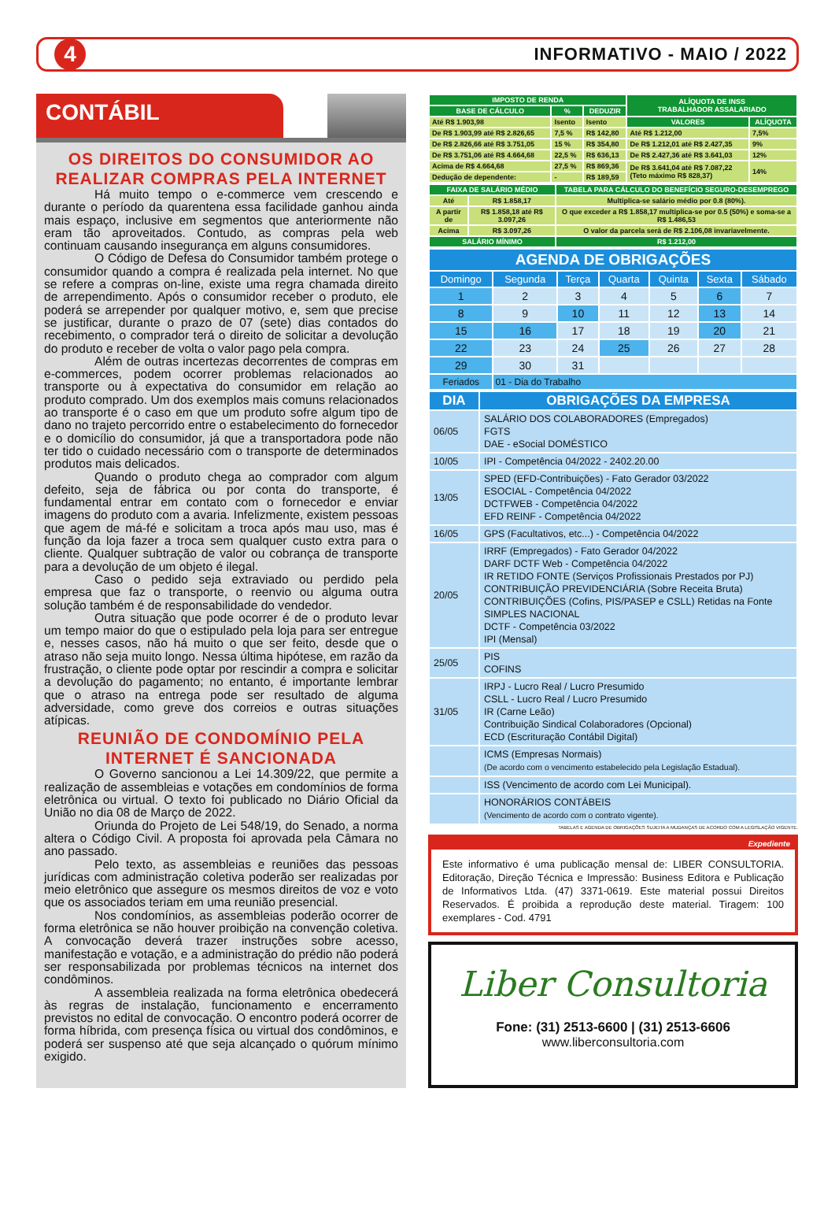4
INFORMATIVO - MAIO / 2022
CONTÁBIL
OS DIREITOS DO CONSUMIDOR AO REALIZAR COMPRAS PELA INTERNET
Há muito tempo o e-commerce vem crescendo e durante o período da quarentena essa facilidade ganhou ainda mais espaço, inclusive em segmentos que anteriormente não eram tão aproveitados. Contudo, as compras pela web continuam causando insegurança em alguns consumidores.
O Código de Defesa do Consumidor também protege o consumidor quando a compra é realizada pela internet. No que se refere a compras on-line, existe uma regra chamada direito de arrependimento. Após o consumidor receber o produto, ele poderá se arrepender por qualquer motivo, e, sem que precise se justificar, durante o prazo de 07 (sete) dias contados do recebimento, o comprador terá o direito de solicitar a devolução do produto e receber de volta o valor pago pela compra.
Além de outras incertezas decorrentes de compras em e-commerces, podem ocorrer problemas relacionados ao transporte ou à expectativa do consumidor em relação ao produto comprado. Um dos exemplos mais comuns relacionados ao transporte é o caso em que um produto sofre algum tipo de dano no trajeto percorrido entre o estabelecimento do fornecedor e o domicílio do consumidor, já que a transportadora pode não ter tido o cuidado necessário com o transporte de determinados produtos mais delicados.
Quando o produto chega ao comprador com algum defeito, seja de fábrica ou por conta do transporte, é fundamental entrar em contato com o fornecedor e enviar imagens do produto com a avaria. Infelizmente, existem pessoas que agem de má-fé e solicitam a troca após mau uso, mas é função da loja fazer a troca sem qualquer custo extra para o cliente. Qualquer subtração de valor ou cobrança de transporte para a devolução de um objeto é ilegal.
Caso o pedido seja extraviado ou perdido pela empresa que faz o transporte, o reenvio ou alguma outra solução também é de responsabilidade do vendedor.
Outra situação que pode ocorrer é de o produto levar um tempo maior do que o estipulado pela loja para ser entregue e, nesses casos, não há muito o que ser feito, desde que o atraso não seja muito longo. Nessa última hipótese, em razão da frustração, o cliente pode optar por rescindir a compra e solicitar a devolução do pagamento; no entanto, é importante lembrar que o atraso na entrega pode ser resultado de alguma adversidade, como greve dos correios e outras situações atípicas.
REUNIÃO DE CONDOMÍNIO PELA INTERNET É SANCIONADA
O Governo sancionou a Lei 14.309/22, que permite a realização de assembleias e votações em condomínios de forma eletrônica ou virtual. O texto foi publicado no Diário Oficial da União no dia 08 de Março de 2022.
Oriunda do Projeto de Lei 548/19, do Senado, a norma altera o Código Civil. A proposta foi aprovada pela Câmara no ano passado.
Pelo texto, as assembleias e reuniões das pessoas jurídicas com administração coletiva poderão ser realizadas por meio eletrônico que assegure os mesmos direitos de voz e voto que os associados teriam em uma reunião presencial.
Nos condomínios, as assembleias poderão ocorrer de forma eletrônica se não houver proibição na convenção coletiva. A convocação deverá trazer instruções sobre acesso, manifestação e votação, e a administração do prédio não poderá ser responsabilizada por problemas técnicos na internet dos condôminos.
A assembleia realizada na forma eletrônica obedecerá às regras de instalação, funcionamento e encerramento previstos no edital de convocação. O encontro poderá ocorrer de forma híbrida, com presença física ou virtual dos condôminos, e poderá ser suspenso até que seja alcançado o quórum mínimo exigido.
| IMPOSTO DE RENDA | | | ALÍQUOTA DE INSS TRABALHADOR ASSALARIADO | |
| --- | --- | --- | --- | --- |
| BASE DE CÁLCULO | % | DEDUZIR | | |
| Até R$ 1.903,98 | Isento | Isento | VALORES | ALÍQUOTA |
| De R$ 1.903,99 até R$ 2.826,65 | 7,5 % | R$ 142,80 | Até R$ 1.212,00 | 7,5% |
| De R$ 2.826,66 até R$ 3.751,05 | 15 % | R$ 354,80 | De R$ 1.212,01 até R$ 2.427,35 | 9% |
| De R$ 3.751,06 até R$ 4.664,68 | 22,5 % | R$ 636,13 | De R$ 2.427,36 até R$ 3.641,03 | 12% |
| Acima de R$ 4.664,68 | 27,5 % | R$ 869,36 | De R$ 3.641,04 até R$ 7.087,22 (Teto máximo R$ 828,37) | 14% |
| Dedução de dependente: | - | R$ 189,59 | | |
| FAIXA DE SALÁRIO MÉDIO | | TABELA PARA CÁLCULO DO BENEFÍCIO SEGURO-DESEMPREGO |
| --- | --- | --- |
| Até | R$ 1.858,17 | Multiplica-se salário médio por 0.8 (80%). |
| A partir de | R$ 1.858,18 até R$ 3.097,26 | O que exceder a R$ 1.858,17 multiplica-se por 0.5 (50%) e soma-se a R$ 1.486,53 |
| Acima | R$ 3.097,26 | O valor da parcela será de R$ 2.106,08 invariavelmente. |
| SALÁRIO MÍNIMO | | R$ 1.212,00 |
| AGENDA DE OBRIGAÇÕES | | | | | | |
| --- | --- | --- | --- | --- | --- | --- |
| Domingo | Segunda | Terça | Quarta | Quinta | Sexta | Sábado |
| 1 | 2 | 3 | 4 | 5 | 6 | 7 |
| 8 | 9 | 10 | 11 | 12 | 13 | 14 |
| 15 | 16 | 17 | 18 | 19 | 20 | 21 |
| 22 | 23 | 24 | 25 | 26 | 27 | 28 |
| 29 | 30 | 31 | | | | |
| Feriados | 01 - Dia do Trabalho | | | | | |
| DIA | OBRIGAÇÕES DA EMPRESA |
| --- | --- |
| 06/05 | SALÁRIO DOS COLABORADORES (Empregados) FGTS DAE - eSocial DOMÉSTICO |
| 10/05 | IPI - Competência 04/2022 - 2402.20.00 |
| 13/05 | SPED (EFD-Contribuições) - Fato Gerador 03/2022 ESOCIAL - Competência 04/2022 DCTFWEB - Competência 04/2022 EFD REINF - Competência 04/2022 |
| 16/05 | GPS (Facultativos, etc...) - Competência 04/2022 |
| 20/05 | IRRF (Empregados) - Fato Gerador 04/2022 DARF DCTF Web - Competência 04/2022 IR RETIDO FONTE (Serviços Profissionais Prestados por PJ) CONTRIBUIÇÃO PREVIDENCIÁRIA (Sobre Receita Bruta) CONTRIBUIÇÕES (Cofins, PIS/PASEP e CSLL) Retidas na Fonte SIMPLES NACIONAL DCTF - Competência 03/2022 IPI (Mensal) |
| 25/05 | PIS COFINS |
| 31/05 | IRPJ - Lucro Real / Lucro Presumido CSLL - Lucro Real / Lucro Presumido IR (Carne Leão) Contribuição Sindical Colaboradores (Opcional) ECD (Escrituração Contábil Digital) |
| | ICMS (Empresas Normais) (De acordo com o vencimento estabelecido pela Legislação Estadual). |
| | ISS (Vencimento de acordo com Lei Municipal). |
| | HONORÁRIOS CONTÁBEIS (Vencimento de acordo com o contrato vigente). |
TABELAS E AGENDA DE OBRIGAÇÕES SUJEITA A MUDANÇAS DE ACORDO COM A LEGISLAÇÃO VIGENTE.
Expediente
Este informativo é uma publicação mensal de: LIBER CONSULTORIA. Editoração, Direção Técnica e Impressão: Business Editora e Publicação de Informativos Ltda. (47) 3371-0619. Este material possui Direitos Reservados. É proibida a reprodução deste material. Tiragem: 100 exemplares - Cod. 4791
Liber Consultoria
Fone: (31) 2513-6600 | (31) 2513-6606
www.liberconsultoria.com